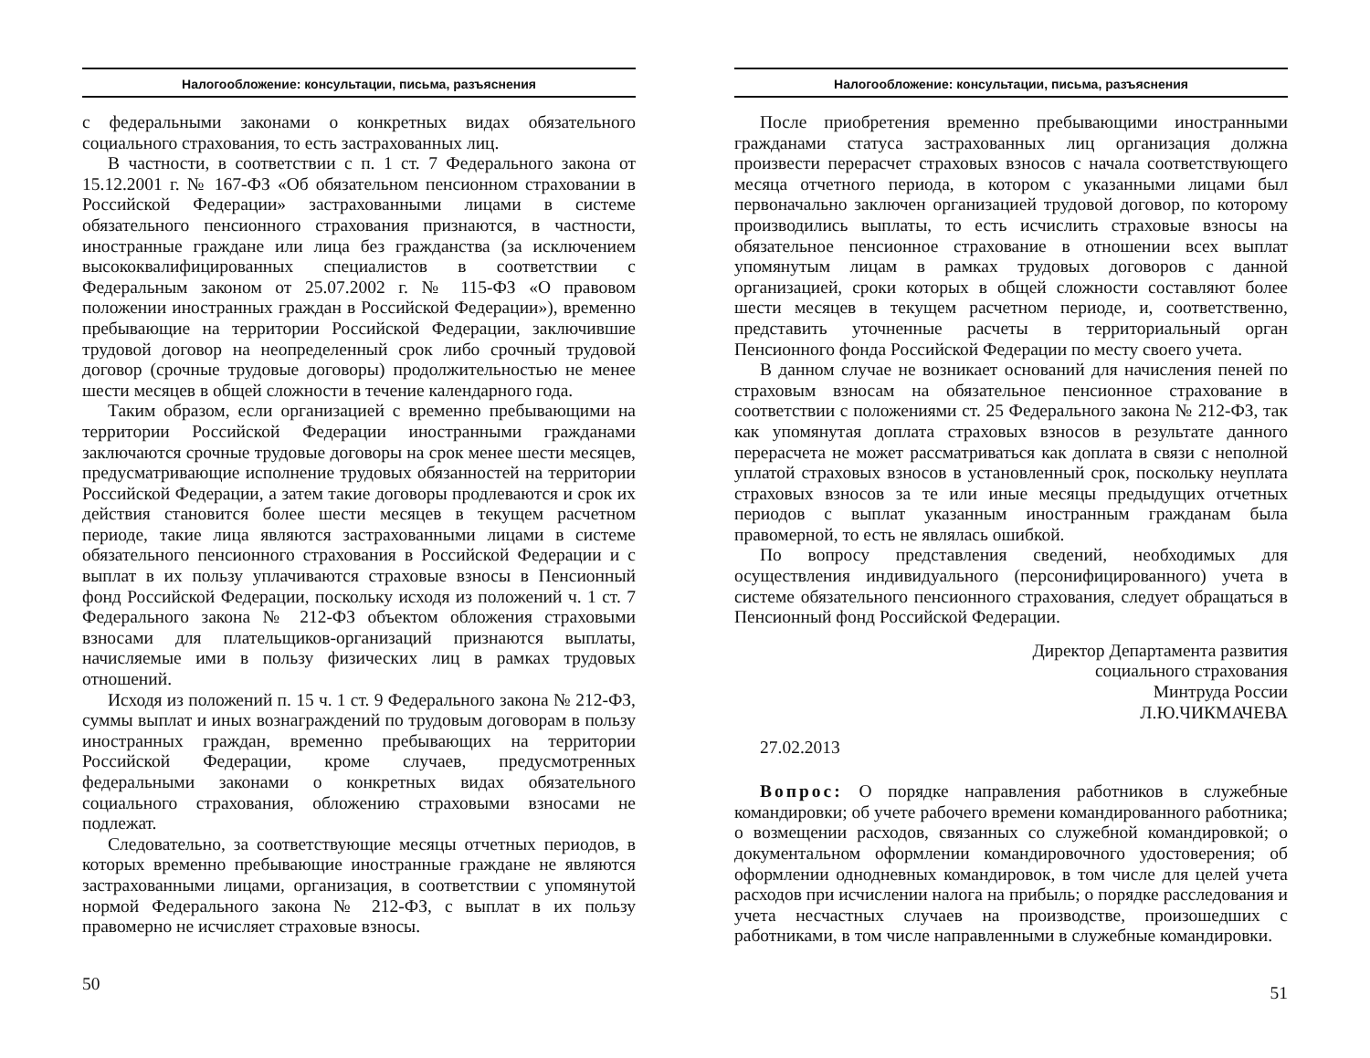Налогообложение: консультации, письма, разъяснения
с федеральными законами о конкретных видах обязательного социального страхования, то есть застрахованных лиц.
В частности, в соответствии с п. 1 ст. 7 Федерального закона от 15.12.2001 г. № 167-ФЗ «Об обязательном пенсионном страховании в Российской Федерации» застрахованными лицами в системе обязательного пенсионного страхования признаются, в частности, иностранные граждане или лица без гражданства (за исключением высококвалифицированных специалистов в соответствии с Федеральным законом от 25.07.2002 г. № 115-ФЗ «О правовом положении иностранных граждан в Российской Федерации»), временно пребывающие на территории Российской Федерации, заключившие трудовой договор на неопределенный срок либо срочный трудовой договор (срочные трудовые договоры) продолжительностью не менее шести месяцев в общей сложности в течение календарного года.
Таким образом, если организацией с временно пребывающими на территории Российской Федерации иностранными гражданами заключаются срочные трудовые договоры на срок менее шести месяцев, предусматривающие исполнение трудовых обязанностей на территории Российской Федерации, а затем такие договоры продлеваются и срок их действия становится более шести месяцев в текущем расчетном периоде, такие лица являются застрахованными лицами в системе обязательного пенсионного страхования в Российской Федерации и с выплат в их пользу уплачиваются страховые взносы в Пенсионный фонд Российской Федерации, поскольку исходя из положений ч. 1 ст. 7 Федерального закона № 212-ФЗ объектом обложения страховыми взносами для плательщиков-организаций признаются выплаты, начисляемые ими в пользу физических лиц в рамках трудовых отношений.
Исходя из положений п. 15 ч. 1 ст. 9 Федерального закона № 212-ФЗ, суммы выплат и иных вознаграждений по трудовым договорам в пользу иностранных граждан, временно пребывающих на территории Российской Федерации, кроме случаев, предусмотренных федеральными законами о конкретных видах обязательного социального страхования, обложению страховыми взносами не подлежат.
Следовательно, за соответствующие месяцы отчетных периодов, в которых временно пребывающие иностранные граждане не являются застрахованными лицами, организация, в соответствии с упомянутой нормой Федерального закона № 212-ФЗ, с выплат в их пользу правомерно не исчисляет страховые взносы.
50
Налогообложение: консультации, письма, разъяснения
После приобретения временно пребывающими иностранными гражданами статуса застрахованных лиц организация должна произвести перерасчет страховых взносов с начала соответствующего месяца отчетного периода, в котором с указанными лицами был первоначально заключен организацией трудовой договор, по которому производились выплаты, то есть исчислить страховые взносы на обязательное пенсионное страхование в отношении всех выплат упомянутым лицам в рамках трудовых договоров с данной организацией, сроки которых в общей сложности составляют более шести месяцев в текущем расчетном периоде, и, соответственно, представить уточненные расчеты в территориальный орган Пенсионного фонда Российской Федерации по месту своего учета.
В данном случае не возникает оснований для начисления пеней по страховым взносам на обязательное пенсионное страхование в соответствии с положениями ст. 25 Федерального закона № 212-ФЗ, так как упомянутая доплата страховых взносов в результате данного перерасчета не может рассматриваться как доплата в связи с неполной уплатой страховых взносов в установленный срок, поскольку неуплата страховых взносов за те или иные месяцы предыдущих отчетных периодов с выплат указанным иностранным гражданам была правомерной, то есть не являлась ошибкой.
По вопросу представления сведений, необходимых для осуществления индивидуального (персонифицированного) учета в системе обязательного пенсионного страхования, следует обращаться в Пенсионный фонд Российской Федерации.
Директор Департамента развития
социального страхования
Минтруда России
Л.Ю.ЧИКМАЧЕВА
27.02.2013
Вопрос: О порядке направления работников в служебные командировки; об учете рабочего времени командированного работника; о возмещении расходов, связанных со служебной командировкой; о документальном оформлении командировочного удостоверения; об оформлении однодневных командировок, в том числе для целей учета расходов при исчислении налога на прибыль; о порядке расследования и учета несчастных случаев на производстве, произошедших с работниками, в том числе направленными в служебные командировки.
51